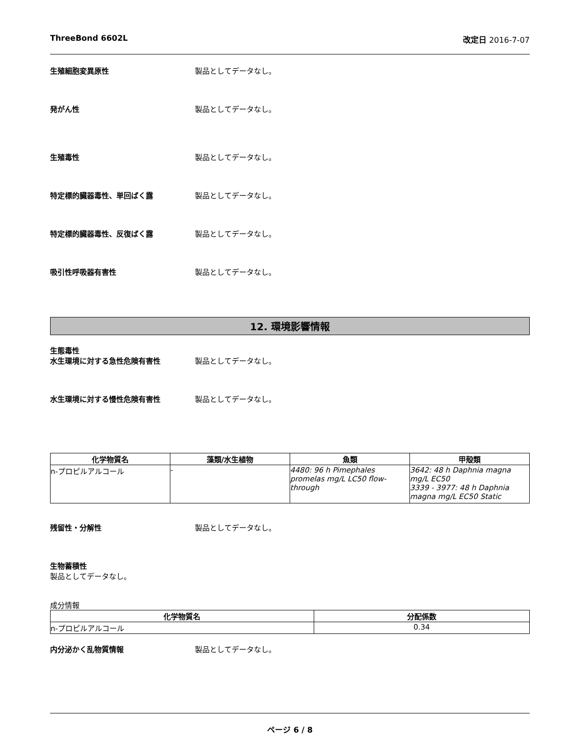ThreeBond 6602L 改定日 2016-7-07
生殖細胞変異原性 製品としてデータなし。
発がん性 製品としてデータなし。
生殖毒性 製品としてデータなし。
特定標的臓器毒性、単回ばく露 製品としてデータなし。
特定標的臓器毒性、反復ばく露 製品としてデータなし。
吸引性呼吸器有害性 製品としてデータなし。
12. 環境影響情報
生態毒性
水生環境に対する急性危険有害性 製品としてデータなし。
水生環境に対する慢性危険有害性 製品としてデータなし。
| 化学物質名 | 藻類/水生植物 | 魚類 | 甲殻類 |
| --- | --- | --- | --- |
| n-プロピルアルコール | - | 4480: 96 h Pimephales promelas mg/L LC50 flow-through | 3642: 48 h Daphnia magna mg/L EC50 3339 - 3977: 48 h Daphnia magna mg/L EC50 Static |
残留性・分解性 製品としてデータなし。
生物蓄積性
製品としてデータなし。
成分情報
| 化学物質名 | 分配係数 |
| --- | --- |
| n-プロピルアルコール | 0.34 |
内分泌かく乱物質情報 製品としてデータなし。
ページ 6 / 8